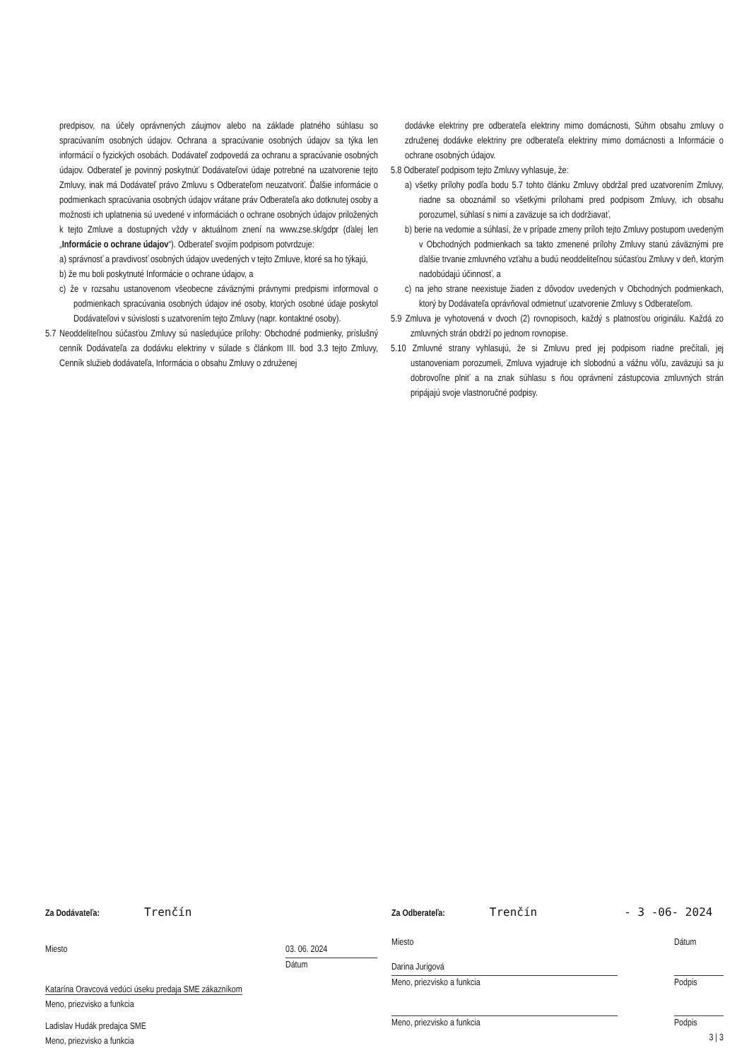predpisov, na účely oprávnených záujmov alebo na základe platného súhlasu so spracúvaním osobných údajov. Ochrana a spracúvanie osobných údajov sa týka len informácií o fyzických osobách. Dodávateľ zodpovedá za ochranu a spracúvanie osobných údajov. Odberateľ je povinný poskytnúť Dodávateľovi údaje potrebné na uzatvorenie tejto Zmluvy, inak má Dodávateľ právo Zmluvu s Odberateľom neuzatvoriť. Ďalšie informácie o podmienkach spracúvania osobných údajov vrátane práv Odberateľa ako dotknutej osoby a možnosti ich uplatnenia sú uvedené v informáciách o ochrane osobných údajov priložených k tejto Zmluve a dostupných vždy v aktuálnom znení na www.zse.sk/gdpr (ďalej len „Informácie o ochrane údajov“). Odberateľ svojím podpisom potvrdzuje:
a) správnosť a pravdivosť osobných údajov uvedených v tejto Zmluve, ktoré sa ho týkajú,
b) že mu boli poskytnuté Informácie o ochrane údajov, a
c) že v rozsahu ustanovenom všeobecne záväznými právnymi predpismi informoval o podmienkach spracúvania osobných údajov iné osoby, ktorých osobné údaje poskytol Dodávateľovi v súvislosti s uzatvorením tejto Zmluvy (napr. kontaktné osoby).
5.7 Neoddeliteľnou súčasťou Zmluvy sú nasledujúce prílohy: Obchodné podmienky, príslušný cenník Dodávateľa za dodávku elektriny v súlade s článkom III. bod 3.3 tejto Zmluvy, Cenník služieb dodávateľa, Informácia o obsahu Zmluvy o združenej
dodávke elektriny pre odberateľa elektriny mimo domácnosti, Súhrn obsahu zmluvy o združenej dodávke elektriny pre odberateľa elektriny mimo domácnosti a Informácie o ochrane osobných údajov.
5.8 Odberateľ podpisom tejto Zmluvy vyhlasuje, že:
a) všetky prílohy podľa bodu 5.7 tohto článku Zmluvy obdržal pred uzatvorením Zmluvy, riadne sa oboznámil so všetkými prílohami pred podpisom Zmluvy, ich obsahu porozumel, súhlasí s nimi a zaväzuje sa ich dodržiavať,
b) berie na vedomie a súhlasí, že v prípade zmeny príloh tejto Zmluvy postupom uvedeným v Obchodných podmienkach sa takto zmenené prílohy Zmluvy stanú záväznými pre ďalšie trvanie zmluvného vzťahu a budú neoddeliteľnou súčasťou Zmluvy v deň, ktorým nadobúdajú účinnosť, a
c) na jeho strane neexistuje žiaden z dôvodov uvedených v Obchodných podmienkach, ktorý by Dodávateľa oprávňoval odmietnuť uzatvorenie Zmluvy s Odberateľom.
5.9 Zmluva je vyhotovená v dvoch (2) rovnopisoch, každý s platnosťou originálu. Každá zo zmluvných strán obdrží po jednom rovnopise.
5.10 Zmluvné strany vyhlasujú, že si Zmluvu pred jej podpisom riadne prečítali, jej ustanoveniam porozumeli, Zmluva vyjadruje ich slobodnú a vážnu vôľu, zaväzujú sa ju dobrovoľne plniť a na znak súhlasu s ňou oprávnení zástupcovia zmluvných strán pripájajú svoje vlastnoručné podpisy.
Za Dodávateľa: Trenčín
Miesto 03. 06. 2024
Dátum
Katarína Oravcová vedúci úseku predaja SME zákazníkom
Meno, priezvisko a funkcia
Ladislav Hudák predajca SME
Meno, priezvisko a funkcia
Za Odberateľa: Trenčín - 3 -06- 2024
Miesto Dátum
Darina Jurigová
Meno, priezvisko a funkcia Podpis
Meno, priezvisko a funkcia Podpis
3 | 3